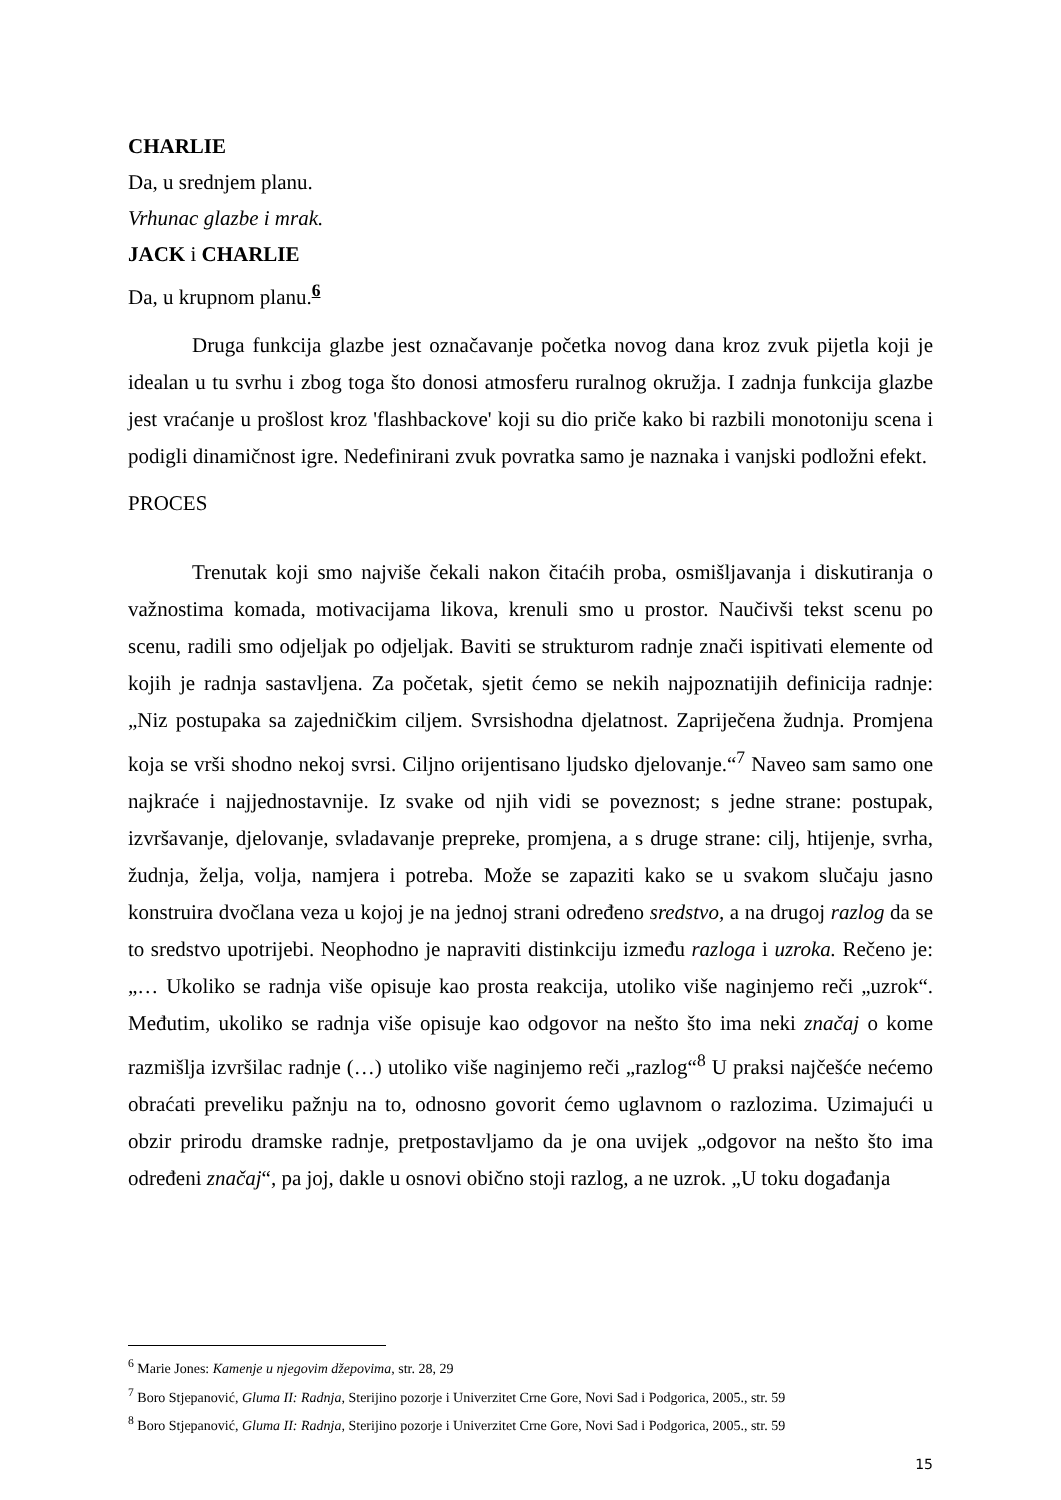CHARLIE
Da, u srednjem planu.
Vrhunac glazbe i mrak.
JACK i CHARLIE
Da, u krupnom planu.<sup>6</sup>
Druga funkcija glazbe jest označavanje početka novog dana kroz zvuk pijetla koji je idealan u tu svrhu i zbog toga što donosi atmosferu ruralnog okružja. I zadnja funkcija glazbe jest vraćanje u prošlost kroz 'flashbackove' koji su dio priče kako bi razbili monotoniju scena i podigli dinamičnost igre. Nedefinirani zvuk povratka samo je naznaka i vanjski podložni efekt.
PROCES
Trenutak koji smo najviše čekali nakon čitaćih proba, osmišljavanja i diskutiranja o važnostima komada, motivacijama likova, krenuli smo u prostor. Naučivši tekst scenu po scenu, radili smo odjeljak po odjeljak. Baviti se strukturom radnje znači ispitivati elemente od kojih je radnja sastavljena. Za početak, sjetit ćemo se nekih najpoznatijih definicija radnje: „Niz postupaka sa zajedničkim ciljem. Svrsishodna djelatnost. Zapriječena žudnja. Promjena koja se vrši shodno nekoj svrsi. Ciljno orijentisano ljudsko djelovanje.“<sup>7</sup> Naveo sam samo one najkraće i najjednostavnije. Iz svake od njih vidi se poveznost; s jedne strane: postupak, izvršavanje, djelovanje, svladavanje prepreke, promjena, a s druge strane: cilj, htijenje, svrha, žudnja, želja, volja, namjera i potreba. Može se zapaziti kako se u svakom slučaju jasno konstruira dvočlana veza u kojoj je na jednoj strani određeno sredstvo, a na drugoj razlog da se to sredstvo upotrijebi. Neophodno je napraviti distinkciju između razloga i uzroka. Rečeno je: „… Ukoliko se radnja više opisuje kao prosta reakcija, utoliko više naginjemo reči „uzrok“. Međutim, ukoliko se radnja više opisuje kao odgovor na nešto što ima neki značaj o kome razmišlja izvršilac radnje (…) utoliko više naginjemo reči „razlog“<sup>8</sup> U praksi najčešće nećemo obraćati preveliku pažnju na to, odnosno govorit ćemo uglavnom o razlozima. Uzimajući u obzir prirodu dramske radnje, pretpostavljamo da je ona uvijek „odgovor na nešto što ima određeni značaj“, pa joj, dakle u osnovi obično stoji razlog, a ne uzrok. „U toku događanja
<sup>6</sup> Marie Jones: Kamenje u njegovim džepovima, str. 28, 29
<sup>7</sup> Boro Stjepanović, Gluma II: Radnja, Sterijino pozorje i Univerzitet Crne Gore, Novi Sad i Podgorica, 2005., str. 59
<sup>8</sup> Boro Stjepanović, Gluma II: Radnja, Sterijino pozorje i Univerzitet Crne Gore, Novi Sad i Podgorica, 2005., str. 59
15